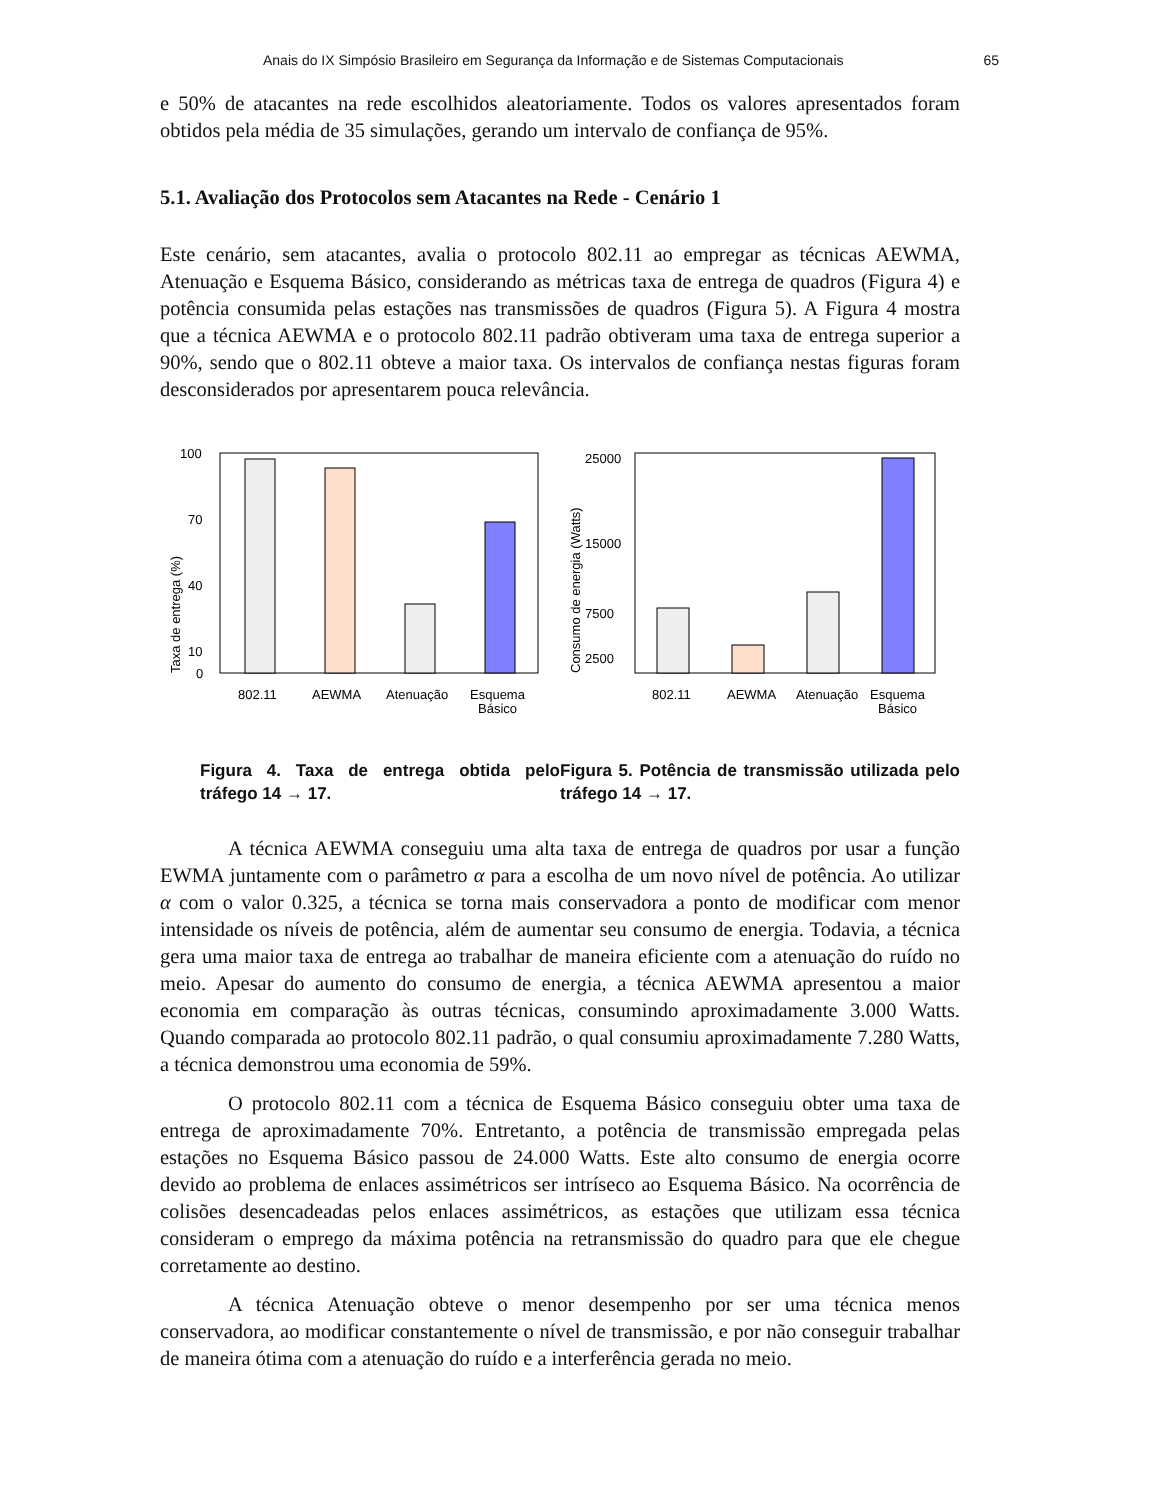Anais do IX Simpósio Brasileiro em Segurança da Informação e de Sistemas Computacionais 65
e 50% de atacantes na rede escolhidos aleatoriamente. Todos os valores apresentados foram obtidos pela média de 35 simulações, gerando um intervalo de confiança de 95%.
5.1. Avaliação dos Protocolos sem Atacantes na Rede - Cenário 1
Este cenário, sem atacantes, avalia o protocolo 802.11 ao empregar as técnicas AEWMA, Atenuação e Esquema Básico, considerando as métricas taxa de entrega de quadros (Figura 4) e potência consumida pelas estações nas transmissões de quadros (Figura 5). A Figura 4 mostra que a técnica AEWMA e o protocolo 802.11 padrão obtiveram uma taxa de entrega superior a 90%, sendo que o 802.11 obteve a maior taxa. Os intervalos de confiança nestas figuras foram desconsiderados por apresentarem pouca relevância.
Taxa de entrega (%)
100
70
40
10
0
802.11
AEWMA
Atenuação
Esquema
Básico
Figura 4. Taxa de entrega obtida pelo tráfego 14 → 17.
Consumo de energia (Watts)
25000
15000
7500
2500
802.11
AEWMA
Atenuação
Esquema
Básico
Figura 5. Potência de transmissão utilizada pelo tráfego 14 → 17.
A técnica AEWMA conseguiu uma alta taxa de entrega de quadros por usar a função EWMA juntamente com o parâmetro α para a escolha de um novo nível de potência. Ao utilizar α com o valor 0.325, a técnica se torna mais conservadora a ponto de modificar com menor intensidade os níveis de potência, além de aumentar seu consumo de energia. Todavia, a técnica gera uma maior taxa de entrega ao trabalhar de maneira eficiente com a atenuação do ruído no meio. Apesar do aumento do consumo de energia, a técnica AEWMA apresentou a maior economia em comparação às outras técnicas, consumindo aproximadamente 3.000 Watts. Quando comparada ao protocolo 802.11 padrão, o qual consumiu aproximadamente 7.280 Watts, a técnica demonstrou uma economia de 59%.
O protocolo 802.11 com a técnica de Esquema Básico conseguiu obter uma taxa de entrega de aproximadamente 70%. Entretanto, a potência de transmissão empregada pelas estações no Esquema Básico passou de 24.000 Watts. Este alto consumo de energia ocorre devido ao problema de enlaces assimétricos ser intríseco ao Esquema Básico. Na ocorrência de colisões desencadeadas pelos enlaces assimétricos, as estações que utilizam essa técnica consideram o emprego da máxima potência na retransmissão do quadro para que ele chegue corretamente ao destino.
A técnica Atenuação obteve o menor desempenho por ser uma técnica menos conservadora, ao modificar constantemente o nível de transmissão, e por não conseguir trabalhar de maneira ótima com a atenuação do ruído e a interferência gerada no meio.